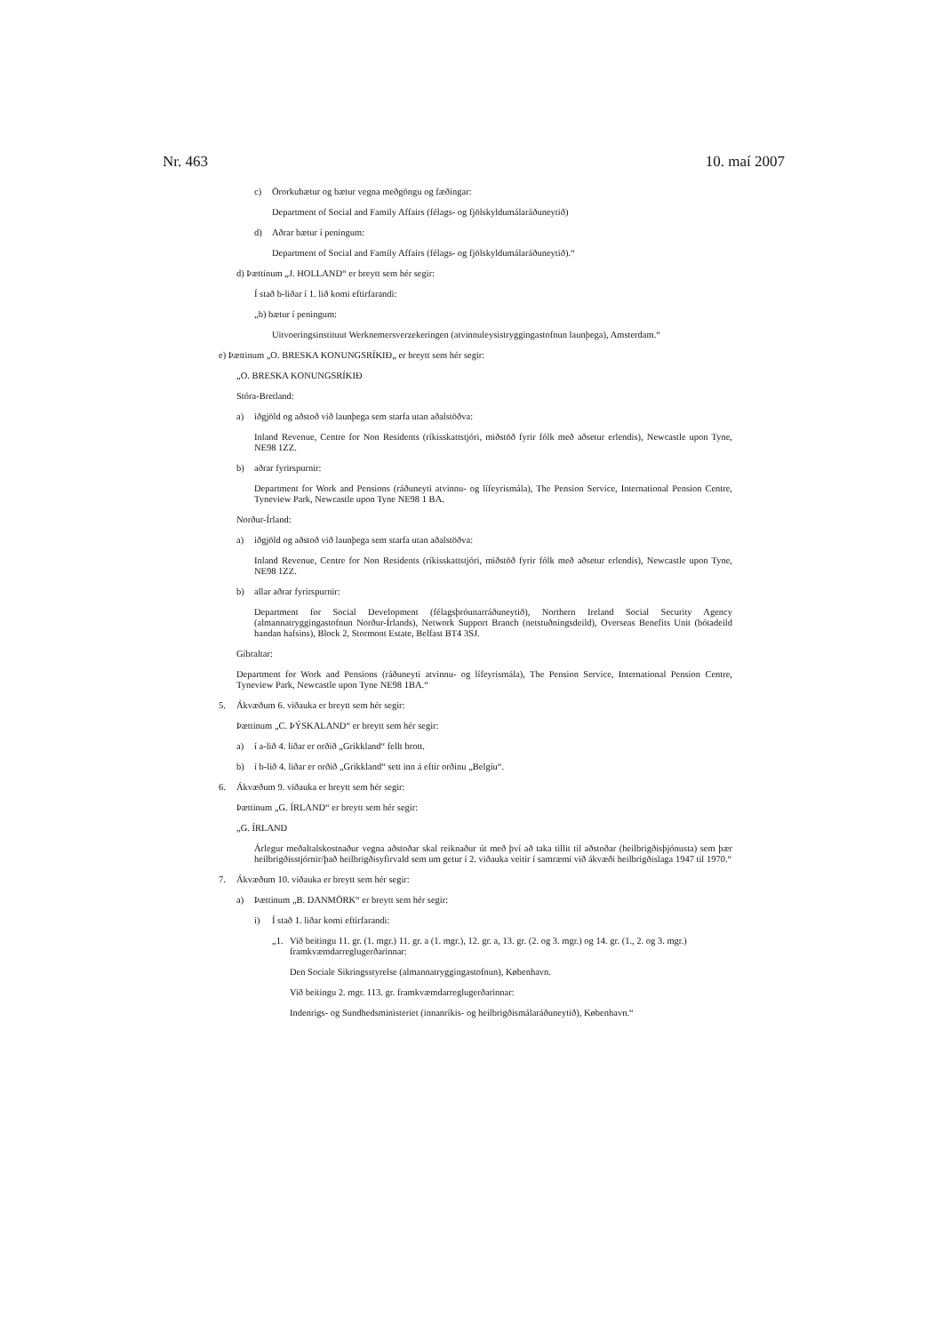Nr. 463 10. maí 2007
c) Örorkubætur og bætur vegna meðgöngu og fæðingar:
Department of Social and Family Affairs (félags- og fjölskyldumálaráðuneytið)
d) Aðrar bætur í peningum:
Department of Social and Family Affairs (félags- og fjölskyldumálaráðuneytið).“
d) Þættinum „J. HOLLAND“ er breytt sem hér segir:
Í stað b-liðar í 1. lið komi eftirfarandi:
„b) bætur í peningum:
Uitvoeringsinstituut Werknemersverzekeringen (atvinnuleysistryggingastofnun launþega), Amsterdam.“
e) Þættinum „O. BRESKA KONUNGSRÍKIÐ„ er breytt sem hér segir:
„O. BRESKA KONUNGSRÍKIÐ
Stóra-Bretland:
a) iðgjöld og aðstoð við launþega sem starfa utan aðalstöðva:
Inland Revenue, Centre for Non Residents (ríkisskattstjóri, miðstöð fyrir fólk með aðsetur erlendis), Newcastle upon Tyne, NE98 1ZZ.
b) aðrar fyrirspurnir:
Department for Work and Pensions (ráðuneyti atvinnu- og lífeyrismála), The Pension Service, International Pension Centre, Tyneview Park, Newcastle upon Tyne NE98 1 BA.
Norður-Írland:
a) iðgjöld og aðstoð við launþega sem starfa utan aðalstöðva:
Inland Revenue, Centre for Non Residents (ríkisskattstjóri, miðstöð fyrir fólk með aðsetur erlendis), Newcastle upon Tyne, NE98 1ZZ.
b) allar aðrar fyrirspurnir:
Department for Social Development (félagsþróunarráðuneytið), Northern Ireland Social Security Agency (almannatryggingastofnun Norður-Írlands), Network Support Branch (netstuðningsdeild), Overseas Benefits Unit (bótadeild handan hafsins), Block 2, Stormont Estate, Belfast BT4 3SJ.
Gíbraltar:
Department for Work and Pensions (ráðuneyti atvinnu- og lífeyrismála), The Pension Service, International Pension Centre, Tyneview Park, Newcastle upon Tyne NE98 1BA.“
5. Ákvæðum 6. viðauka er breytt sem hér segir:
Þættinum „C. ÞÝSKALAND“ er breytt sem hér segir:
a) í a-lið 4. liðar er orðið „Grikkland“ fellt brott.
b) í b-lið 4. liðar er orðið „Grikkland“ sett inn á eftir orðinu „Belgíu“.
6. Ákvæðum 9. viðauka er breytt sem hér segir:
Þættinum „G. ÍRLAND“ er breytt sem hér segir:
„G. ÍRLAND
Árlegur meðaltalskostnaður vegna aðstoðar skal reiknaður út með því að taka tillit til aðstoðar (heilbrigðisþjónusta) sem þær heilbrigðisstjórnir/það heilbrigðisyfirvald sem um getur í 2. viðauka veitir í samræmi við ákvæði heilbrigðislaga 1947 til 1970.“
7. Ákvæðum 10. viðauka er breytt sem hér segir:
a) Þættinum „B. DANMÖRK“ er breytt sem hér segir:
i) Í stað 1. liðar komi eftirfarandi:
„1. Við beitingu 11. gr. (1. mgr.) 11. gr. a (1. mgr.), 12. gr. a, 13. gr. (2. og 3. mgr.) og 14. gr. (1., 2. og 3. mgr.) framkvæmdarreglugerðarinnar:
Den Sociale Sikringsstyrelse (almannatryggingastofnun), København.
Við beitingu 2. mgr. 113. gr. framkvæmdarreglugerðarinnar:
Indenrigs- og Sundhedsministeriet (innanríkis- og heilbrigðismálaráðuneytið), København.“